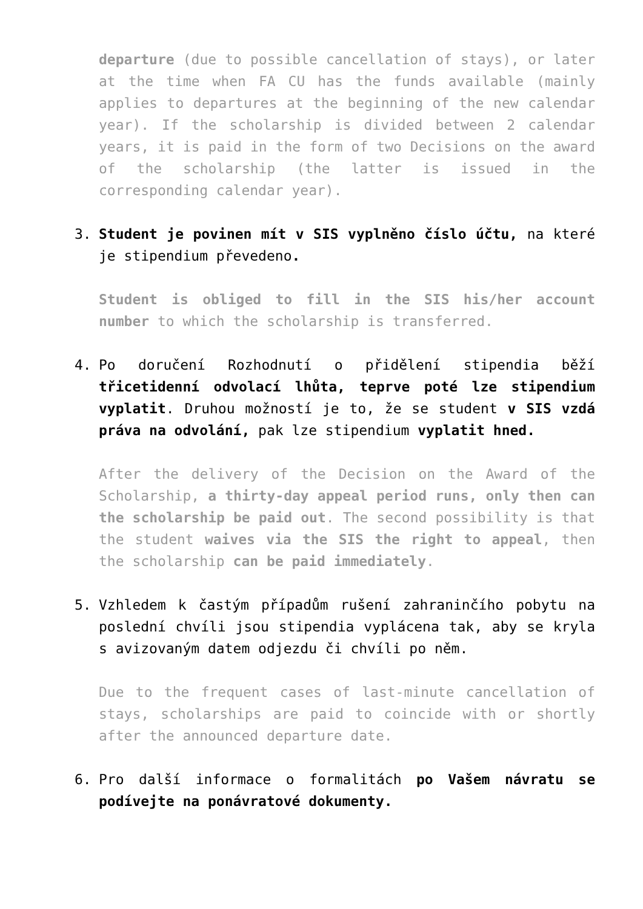departure (due to possible cancellation of stays), or later at the time when FA CU has the funds available (mainly applies to departures at the beginning of the new calendar year). If the scholarship is divided between 2 calendar years, it is paid in the form of two Decisions on the award of the scholarship (the latter is issued in the corresponding calendar year).
3. Student je povinen mít v SIS vyplněno číslo účtu, na které je stipendium převedeno.
Student is obliged to fill in the SIS his/her account number to which the scholarship is transferred.
4. Po doručení Rozhodnutí o přidělení stipendia běží třicetidenní odvolací lhůta, teprve poté lze stipendium vyplatit. Druhou možností je to, že se student v SIS vzdá práva na odvolání, pak lze stipendium vyplatit hned.
After the delivery of the Decision on the Award of the Scholarship, a thirty-day appeal period runs, only then can the scholarship be paid out. The second possibility is that the student waives via the SIS the right to appeal, then the scholarship can be paid immediately.
5. Vzhledem k častým případům rušení zahraninčího pobytu na poslední chvíli jsou stipendia vyplácena tak, aby se kryla s avizovaným datem odjezdu či chvíli po něm.
Due to the frequent cases of last-minute cancellation of stays, scholarships are paid to coincide with or shortly after the announced departure date.
6. Pro další informace o formalitách po Vašem návratu se podívejte na ponávratové dokumenty.